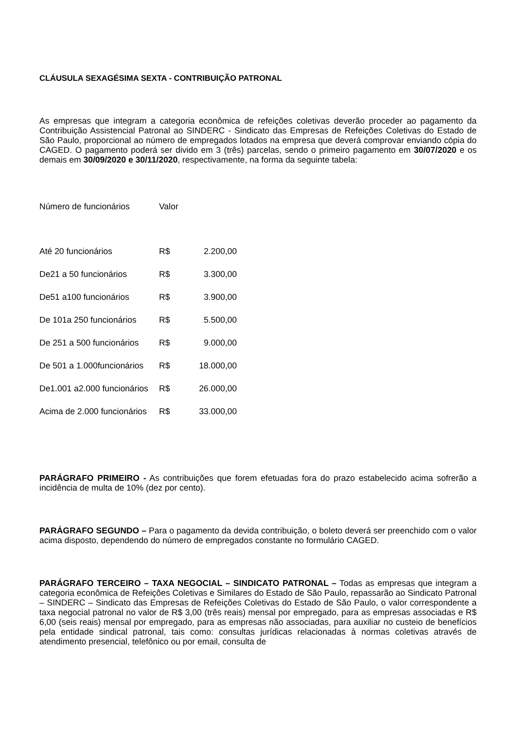CLÁUSULA SEXAGÉSIMA SEXTA - CONTRIBUIÇÃO PATRONAL
As empresas que integram a categoria econômica de refeições coletivas deverão proceder ao pagamento da Contribuição Assistencial Patronal ao SINDERC - Sindicato das Empresas de Refeições Coletivas do Estado de São Paulo, proporcional ao número de empregados lotados na empresa que deverá comprovar enviando cópia do CAGED. O pagamento poderá ser divido em 3 (três) parcelas, sendo o primeiro pagamento em 30/07/2020 e os demais em 30/09/2020 e 30/11/2020, respectivamente, na forma da seguinte tabela:
| Número de funcionários | Valor | |
| Até 20 funcionários | R$ | 2.200,00 |
| De21 a 50 funcionários | R$ | 3.300,00 |
| De51 a100 funcionários | R$ | 3.900,00 |
| De 101a 250 funcionários | R$ | 5.500,00 |
| De 251 a 500 funcionários | R$ | 9.000,00 |
| De 501 a 1.000funcionários | R$ | 18.000,00 |
| De1.001 a2.000 funcionários | R$ | 26.000,00 |
| Acima de 2.000 funcionários | R$ | 33.000,00 |
PARÁGRAFO PRIMEIRO - As contribuições que forem efetuadas fora do prazo estabelecido acima sofrerão a incidência de multa de 10% (dez por cento).
PARÁGRAFO SEGUNDO – Para o pagamento da devida contribuição, o boleto deverá ser preenchido com o valor acima disposto, dependendo do número de empregados constante no formulário CAGED.
PARÁGRAFO TERCEIRO – TAXA NEGOCIAL – SINDICATO PATRONAL – Todas as empresas que integram a categoria econômica de Refeições Coletivas e Similares do Estado de São Paulo, repassarão ao Sindicato Patronal – SINDERC – Sindicato das Empresas de Refeições Coletivas do Estado de São Paulo, o valor correspondente a taxa negocial patronal no valor de R$ 3,00 (três reais) mensal por empregado, para as empresas associadas e R$ 6,00 (seis reais) mensal por empregado, para as empresas não associadas, para auxiliar no custeio de benefícios pela entidade sindical patronal, tais como: consultas jurídicas relacionadas à normas coletivas através de atendimento presencial, telefônico ou por email, consulta de